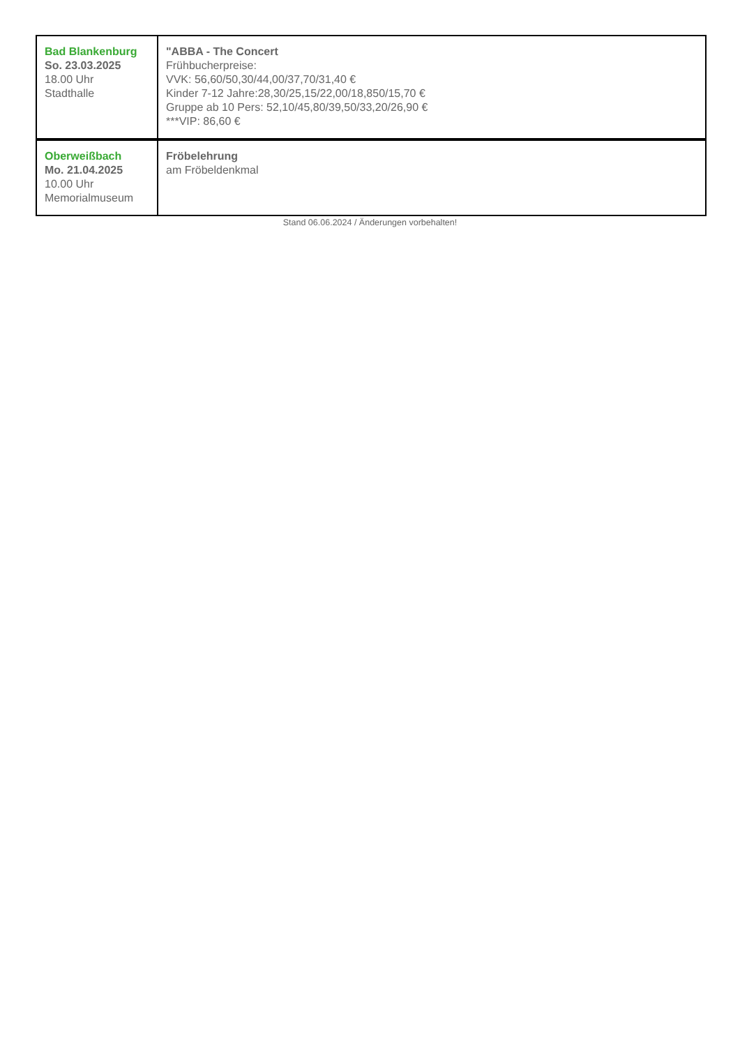| Bad Blankenburg So. 23.03.2025 18.00 Uhr Stadthalle | "ABBA - The Concert Frühbucherpreise: VVK: 56,60/50,30/44,00/37,70/31,40 € Kinder 7-12 Jahre:28,30/25,15/22,00/18,850/15,70 € Gruppe ab 10 Pers: 52,10/45,80/39,50/33,20/26,90 € ***VIP: 86,60 € |
| Oberweißbach Mo. 21.04.2025 10.00 Uhr Memorialmuseum | Fröbelehrung am Fröbeldenkmal |
Stand 06.06.2024 / Änderungen vorbehalten!